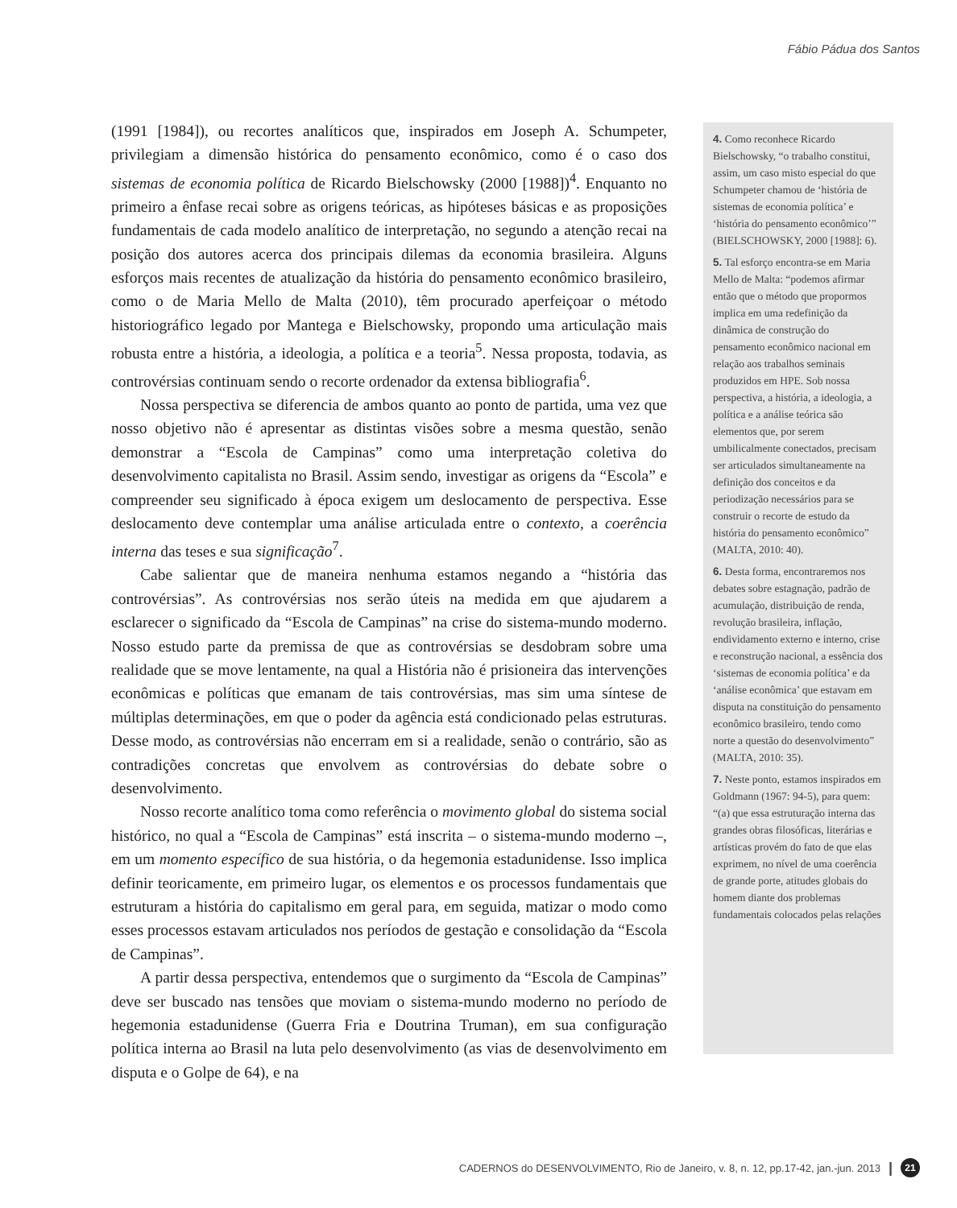Fábio Pádua dos Santos
(1991 [1984]), ou recortes analíticos que, inspirados em Joseph A. Schumpeter, privilegiam a dimensão histórica do pensamento econômico, como é o caso dos sistemas de economia política de Ricardo Bielschowsky (2000 [1988])<sup>4</sup>. Enquanto no primeiro a ênfase recai sobre as origens teóricas, as hipóteses básicas e as proposições fundamentais de cada modelo analítico de interpretação, no segundo a atenção recai na posição dos autores acerca dos principais dilemas da economia brasileira. Alguns esforços mais recentes de atualização da história do pensamento econômico brasileiro, como o de Maria Mello de Malta (2010), têm procurado aperfeiçoar o método historiográfico legado por Mantega e Bielschowsky, propondo uma articulação mais robusta entre a história, a ideologia, a política e a teoria<sup>5</sup>. Nessa proposta, todavia, as controvérsias continuam sendo o recorte ordenador da extensa bibliografia<sup>6</sup>.
Nossa perspectiva se diferencia de ambos quanto ao ponto de partida, uma vez que nosso objetivo não é apresentar as distintas visões sobre a mesma questão, senão demonstrar a “Escola de Campinas” como uma interpretação coletiva do desenvolvimento capitalista no Brasil. Assim sendo, investigar as origens da “Escola” e compreender seu significado à época exigem um deslocamento de perspectiva. Esse deslocamento deve contemplar uma análise articulada entre o contexto, a coerência interna das teses e sua significação<sup>7</sup>.
Cabe salientar que de maneira nenhuma estamos negando a “história das controvérsias”. As controvérsias nos serão úteis na medida em que ajudarem a esclarecer o significado da “Escola de Campinas” na crise do sistema-mundo moderno. Nosso estudo parte da premissa de que as controvérsias se desdobram sobre uma realidade que se move lentamente, na qual a História não é prisioneira das intervenções econômicas e políticas que emanam de tais controvérsias, mas sim uma síntese de múltiplas determinações, em que o poder da agência está condicionado pelas estruturas. Desse modo, as controvérsias não encerram em si a realidade, senão o contrário, são as contradições concretas que envolvem as controvérsias do debate sobre o desenvolvimento.
Nosso recorte analítico toma como referência o movimento global do sistema social histórico, no qual a “Escola de Campinas” está inscrita – o sistema-mundo moderno –, em um momento específico de sua história, o da hegemonia estadunidense. Isso implica definir teoricamente, em primeiro lugar, os elementos e os processos fundamentais que estruturam a história do capitalismo em geral para, em seguida, matizar o modo como esses processos estavam articulados nos períodos de gestação e consolidação da “Escola de Campinas”.
A partir dessa perspectiva, entendemos que o surgimento da “Escola de Campinas” deve ser buscado nas tensões que moviam o sistema-mundo moderno no período de hegemonia estadunidense (Guerra Fria e Doutrina Truman), em sua configuração política interna ao Brasil na luta pelo desenvolvimento (as vias de desenvolvimento em disputa e o Golpe de 64), e na
4. Como reconhece Ricardo Bielschowsky, “o trabalho constitui, assim, um caso misto especial do que Schumpeter chamou de ‘história de sistemas de economia política’ e ‘história do pensamento econômico’” (BIELSCHOWSKY, 2000 [1988]: 6).
5. Tal esforço encontra-se em Maria Mello de Malta: “podemos afirmar então que o método que propormos implica em uma redefinição da dinâmica de construção do pensamento econômico nacional em relação aos trabalhos seminais produzidos em HPE. Sob nossa perspectiva, a história, a ideologia, a política e a análise teórica são elementos que, por serem umbilicalmente conectados, precisam ser articulados simultaneamente na definição dos conceitos e da periodização necessários para se construir o recorte de estudo da história do pensamento econômico” (MALTA, 2010: 40).
6. Desta forma, encontraremos nos debates sobre estagnação, padrão de acumulação, distribuição de renda, revolução brasileira, inflação, endividamento externo e interno, crise e reconstrução nacional, a essência dos ‘sistemas de economia política’ e da ‘análise econômica’ que estavam em disputa na constituição do pensamento econômico brasileiro, tendo como norte a questão do desenvolvimento” (MALTA, 2010: 35).
7. Neste ponto, estamos inspirados em Goldmann (1967: 94-5), para quem: “(a) que essa estruturação interna das grandes obras filosóficas, literárias e artísticas provém do fato de que elas exprimem, no nível de uma coerência de grande porte, atitudes globais do homem diante dos problemas fundamentais colocados pelas relações
CADERNOS do DESENVOLVIMENTO, Rio de Janeiro, v. 8, n. 12, pp.17-42, jan.-jun. 2013 | 21